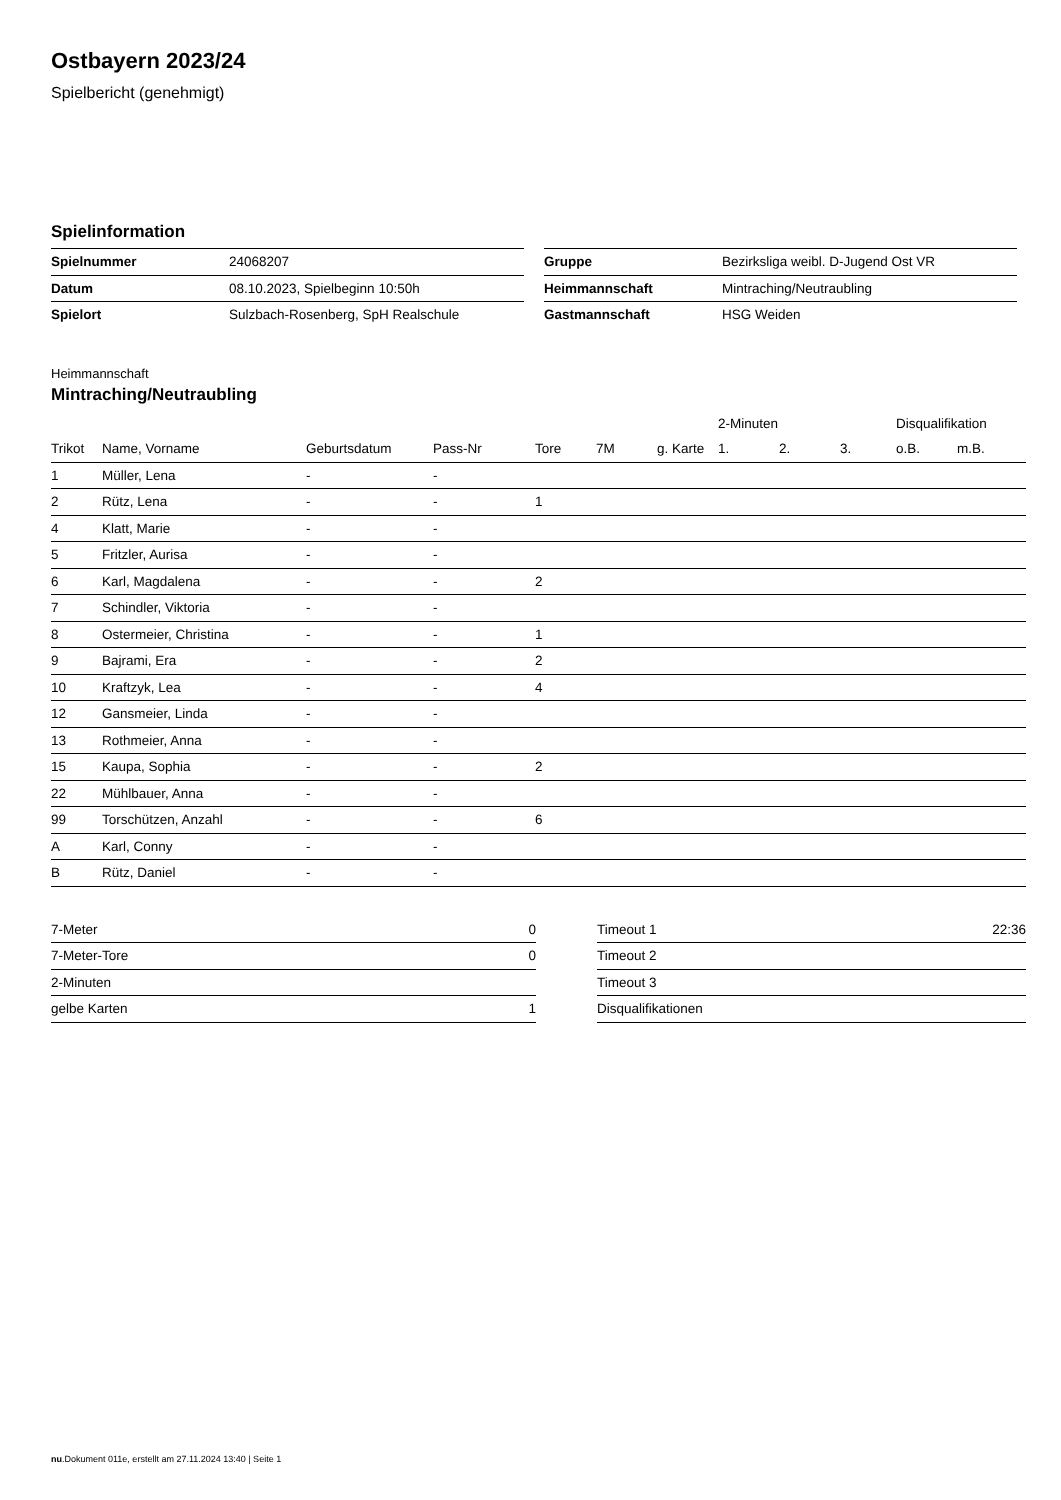Ostbayern 2023/24
Spielbericht (genehmigt)
Spielinformation
| Spielnummer | 24068207 |
| Datum | 08.10.2023, Spielbeginn 10:50h |
| Spielort | Sulzbach-Rosenberg, SpH Realschule |
| Gruppe | Bezirksliga weibl. D-Jugend Ost VR |
| Heimmannschaft | Mintraching/Neutraubling |
| Gastmannschaft | HSG Weiden |
Heimmannschaft
Mintraching/Neutraubling
| | | | | | | | 2-Minuten | | | Disqualifikation | |
| --- | --- | --- | --- | --- | --- | --- | --- | --- | --- | --- | --- |
| Trikot | Name, Vorname | Geburtsdatum | Pass-Nr | Tore | 7M | g. Karte | 1. | 2. | 3. | o.B. | m.B. |
| 1 | Müller, Lena | - | - | | | | | | | | |
| 2 | Rütz, Lena | - | - | 1 | | | | | | | |
| 4 | Klatt, Marie | - | - | | | | | | | | |
| 5 | Fritzler, Aurisa | - | - | | | | | | | | |
| 6 | Karl, Magdalena | - | - | 2 | | | | | | | |
| 7 | Schindler, Viktoria | - | - | | | | | | | | |
| 8 | Ostermeier, Christina | - | - | 1 | | | | | | | |
| 9 | Bajrami, Era | - | - | 2 | | | | | | | |
| 10 | Kraftzyk, Lea | - | - | 4 | | | | | | | |
| 12 | Gansmeier, Linda | - | - | | | | | | | | |
| 13 | Rothmeier, Anna | - | - | | | | | | | | |
| 15 | Kaupa, Sophia | - | - | 2 | | | | | | | |
| 22 | Mühlbauer, Anna | - | - | | | | | | | | |
| 99 | Torschützen, Anzahl | - | - | 6 | | | | | | | |
| A | Karl, Conny | - | - | | | | | | | | |
| B | Rütz, Daniel | - | - | | | | | | | | |
| 7-Meter | 0 |
| 7-Meter-Tore | 0 |
| 2-Minuten | |
| gelbe Karten | 1 |
| Timeout 1 | 22:36 |
| Timeout 2 | |
| Timeout 3 | |
| Disqualifikationen | |
nu.Dokument 011e, erstellt am 27.11.2024 13:40 | Seite 1